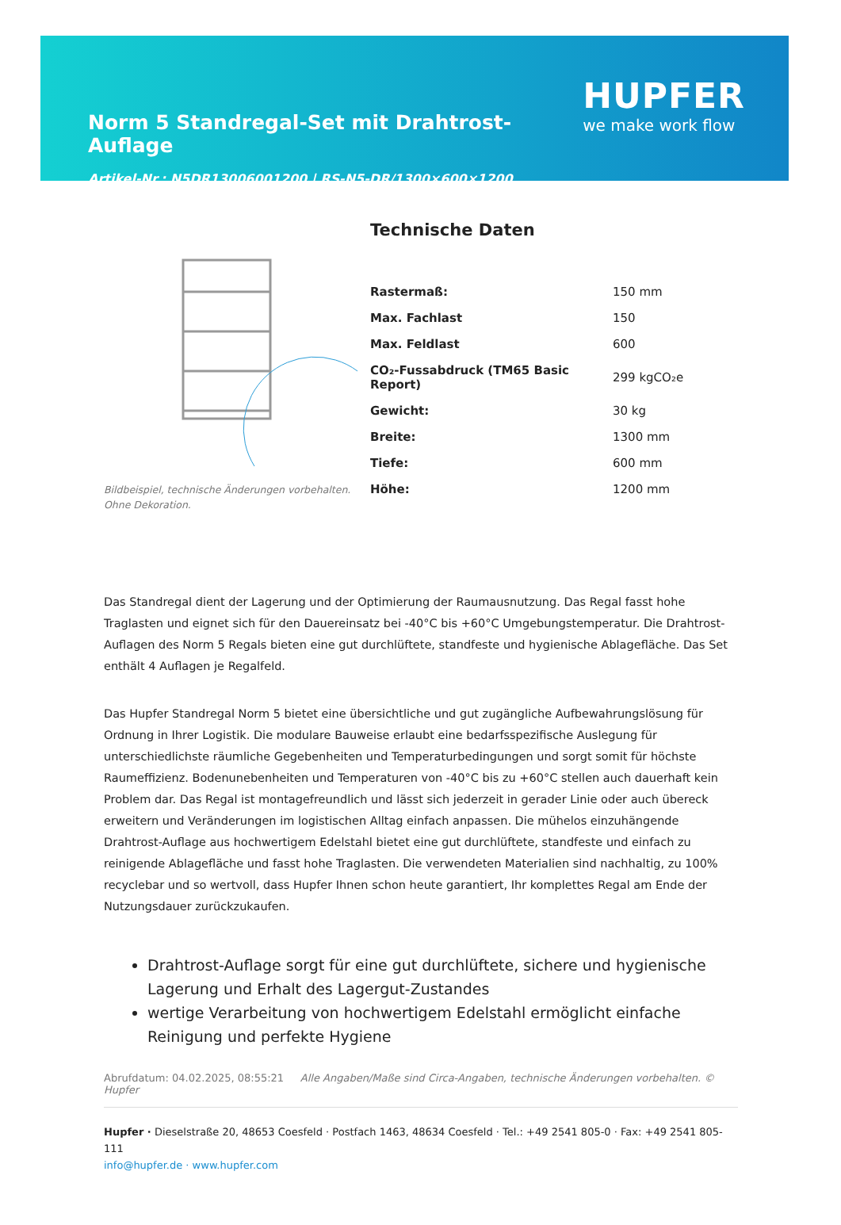Norm 5 Standregal-Set mit Drahtrost-Auflage
Artikel-Nr.: N5DR13006001200 | RS-N5-DR/1300×600×1200
HUPFER
we make work flow
Bildbeispiel, technische Änderungen vorbehalten.
Ohne Dekoration.
Technische Daten
| Rastermaß: | 150 mm |
| Max. Fachlast | 150 |
| Max. Feldlast | 600 |
| CO₂-Fussabdruck (TM65 Basic Report) | 299 kgCO₂e |
| Gewicht: | 30 kg |
| Breite: | 1300 mm |
| Tiefe: | 600 mm |
| Höhe: | 1200 mm |
Das Standregal dient der Lagerung und der Optimierung der Raumausnutzung. Das Regal fasst hohe Traglasten und eignet sich für den Dauereinsatz bei -40°C bis +60°C Umgebungstemperatur. Die Drahtrost-Auflagen des Norm 5 Regals bieten eine gut durchlüftete, standfeste und hygienische Ablagefläche. Das Set enthält 4 Auflagen je Regalfeld.
Das Hupfer Standregal Norm 5 bietet eine übersichtliche und gut zugängliche Aufbewahrungslösung für Ordnung in Ihrer Logistik. Die modulare Bauweise erlaubt eine bedarfsspezifische Auslegung für unterschiedlichste räumliche Gegebenheiten und Temperaturbedingungen und sorgt somit für höchste Raumeffizienz. Bodenunebenheiten und Temperaturen von -40°C bis zu +60°C stellen auch dauerhaft kein Problem dar. Das Regal ist montagefreundlich und lässt sich jederzeit in gerader Linie oder auch übereck erweitern und Veränderungen im logistischen Alltag einfach anpassen. Die mühelos einzuhängende Drahtrost-Auflage aus hochwertigem Edelstahl bietet eine gut durchlüftete, standfeste und einfach zu reinigende Ablagefläche und fasst hohe Traglasten. Die verwendeten Materialien sind nachhaltig, zu 100% recyclebar und so wertvoll, dass Hupfer Ihnen schon heute garantiert, Ihr komplettes Regal am Ende der Nutzungsdauer zurückzukaufen.
Drahtrost-Auflage sorgt für eine gut durchlüftete, sichere und hygienische Lagerung und Erhalt des Lagergut-Zustandes
wertige Verarbeitung von hochwertigem Edelstahl ermöglicht einfache Reinigung und perfekte Hygiene
Abrufdatum: 04.02.2025, 08:55:21 Alle Angaben/Maße sind Circa-Angaben, technische Änderungen vorbehalten. © Hupfer
Hupfer · Dieselstraße 20, 48653 Coesfeld · Postfach 1463, 48634 Coesfeld · Tel.: +49 2541 805-0 · Fax: +49 2541 805-111
info@hupfer.de · www.hupfer.com